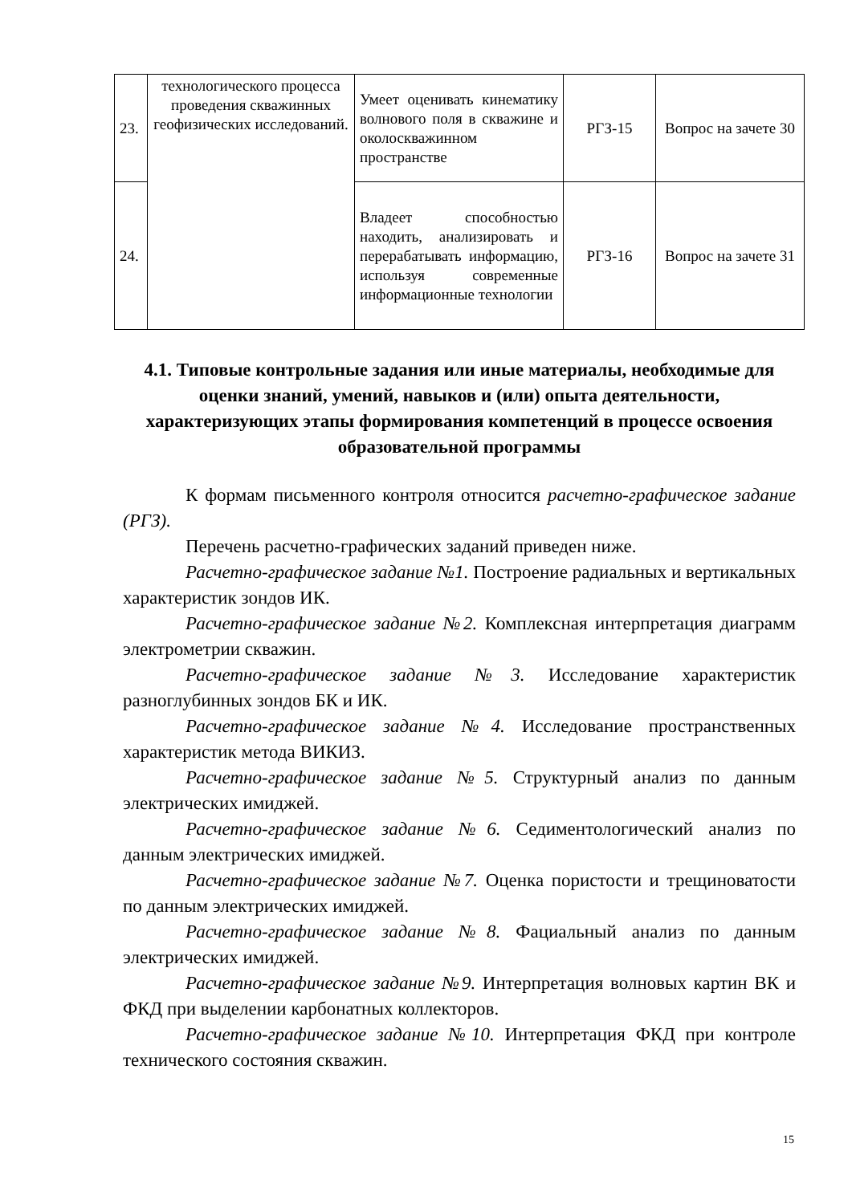| 23. | технологического процесса проведения скважинных геофизических исследований. | Умеет оценивать кинематику волнового поля в скважине и околоскважинном пространстве | РГЗ-15 | Вопрос на зачете 30 |
| 24. | | Владеет способностью находить, анализировать и перерабатывать информацию, используя современные информационные технологии | РГЗ-16 | Вопрос на зачете 31 |
4.1. Типовые контрольные задания или иные материалы, необходимые для оценки знаний, умений, навыков и (или) опыта деятельности, характеризующих этапы формирования компетенций в процессе освоения образовательной программы
К формам письменного контроля относится расчетно-графическое задание (РГЗ).
Перечень расчетно-графических заданий приведен ниже.
Расчетно-графическое задание №1. Построение радиальных и вертикальных характеристик зондов ИК.
Расчетно-графическое задание №2. Комплексная интерпретация диаграмм электрометрии скважин.
Расчетно-графическое задание №3. Исследование характеристик разноглубинных зондов БК и ИК.
Расчетно-графическое задание №4. Исследование пространственных характеристик метода ВИКИЗ.
Расчетно-графическое задание №5. Структурный анализ по данным электрических имиджей.
Расчетно-графическое задание №6. Седиментологический анализ по данным электрических имиджей.
Расчетно-графическое задание №7. Оценка пористости и трещиноватости по данным электрических имиджей.
Расчетно-графическое задание №8. Фациальный анализ по данным электрических имиджей.
Расчетно-графическое задание №9. Интерпретация волновых картин ВК и ФКД при выделении карбонатных коллекторов.
Расчетно-графическое задание №10. Интерпретация ФКД при контроле технического состояния скважин.
15